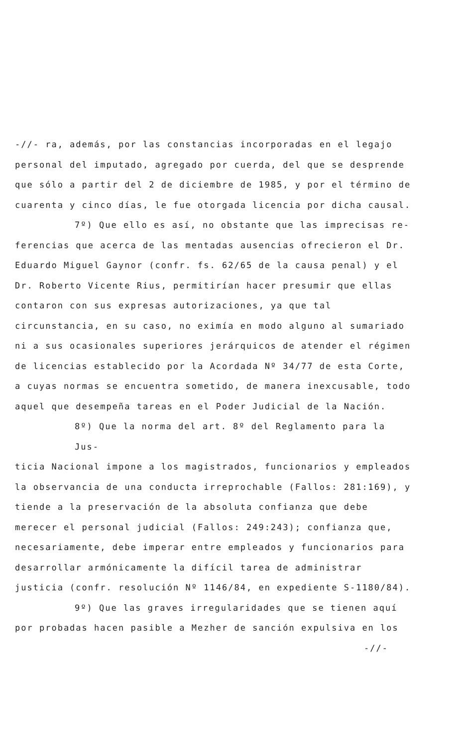-//- ra, además, por las constancias incorporadas en el legajo personal del imputado, agregado por cuerda, del que se desprende que sólo a partir del 2 de diciembre de 1985, y por el término de cuarenta y cinco días, le fue otorgada licencia por dicha causal.
7º) Que ello es así, no obstante que las imprecisas re-
ferencias que acerca de las mentadas ausencias ofrecieron el Dr. Eduardo Miguel Gaynor (confr. fs. 62/65 de la causa penal) y el Dr. Roberto Vicente Rius, permitirían hacer presumir que ellas contaron con sus expresas autorizaciones, ya que tal circunstancia, en su caso, no eximía en modo alguno al sumariado ni a sus ocasionales superiores jerárquicos de atender el régimen de licencias establecido por la Acordada Nº 34/77 de esta Corte, a cuyas normas se encuentra sometido, de manera inexcusable, todo aquel que desempeña tareas en el Poder Judicial de la Nación.
8º) Que la norma del art. 8º del Reglamento para la Jus-
ticia Nacional impone a los magistrados, funcionarios y empleados la observancia de una conducta irreprochable (Fallos: 281:169), y tiende a la preservación de la absoluta confianza que debe merecer el personal judicial (Fallos: 249:243); confianza que, necesariamente, debe imperar entre empleados y funcionarios para desarrollar armónicamente la difícil tarea de administrar justicia (confr. resolución Nº 1146/84, en expediente S-1180/84).
9º) Que las graves irregularidades que se tienen aquí
por probadas hacen pasible a Mezher de sanción expulsiva en los
-//-